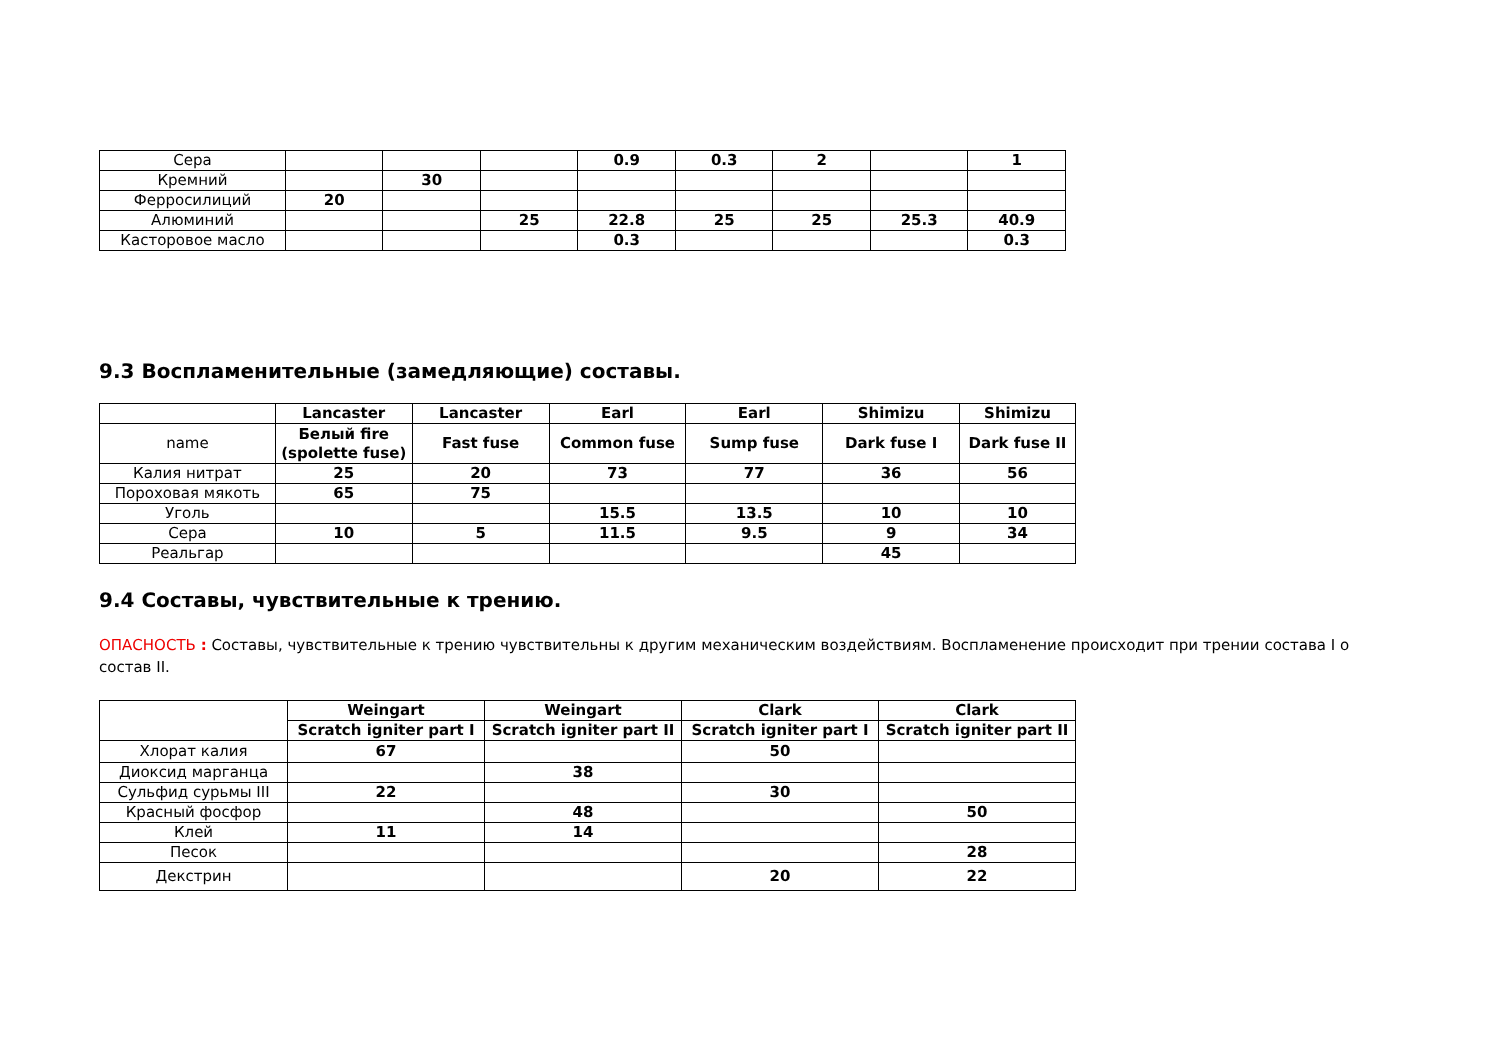| Сера | | | | 0.9 | 0.3 | 2 | | 1 |
| Кремний | | 30 | | | | | | |
| Ферросилиций | 20 | | | | | | | |
| Алюминий | | | 25 | 22.8 | 25 | 25 | 25.3 | 40.9 |
| Касторовое масло | | | | 0.3 | | | | 0.3 |
9.3 Воспламенительные (замедляющие) составы.
| | Lancaster | Lancaster | Earl | Earl | Shimizu | Shimizu |
| --- | --- | --- | --- | --- | --- | --- |
| name | Белый fire (spolette fuse) | Fast fuse | Common fuse | Sump fuse | Dark fuse I | Dark fuse II |
| Калия нитрат | 25 | 20 | 73 | 77 | 36 | 56 |
| Пороховая мякоть | 65 | 75 | | | | |
| Уголь | | | 15.5 | 13.5 | 10 | 10 |
| Сера | 10 | 5 | 11.5 | 9.5 | 9 | 34 |
| Реальгар | | | | | 45 | |
9.4 Составы, чувствительные к трению.
ОПАСНОСТЬ : Составы, чувствительные к трению чувствительны к другим механическим воздействиям. Воспламенение происходит при трении состава I о состав II.
| | Weingart | Weingart | Clark | Clark |
| --- | --- | --- | --- | --- |
| | Scratch igniter part I | Scratch igniter part II | Scratch igniter part I | Scratch igniter part II |
| Хлорат калия | 67 | | 50 | |
| Диоксид марганца | | 38 | | |
| Сульфид сурьмы III | 22 | | 30 | |
| Красный фосфор | | 48 | | 50 |
| Клей | 11 | 14 | | |
| Песок | | | | 28 |
| Декстрин | | | 20 | 22 |